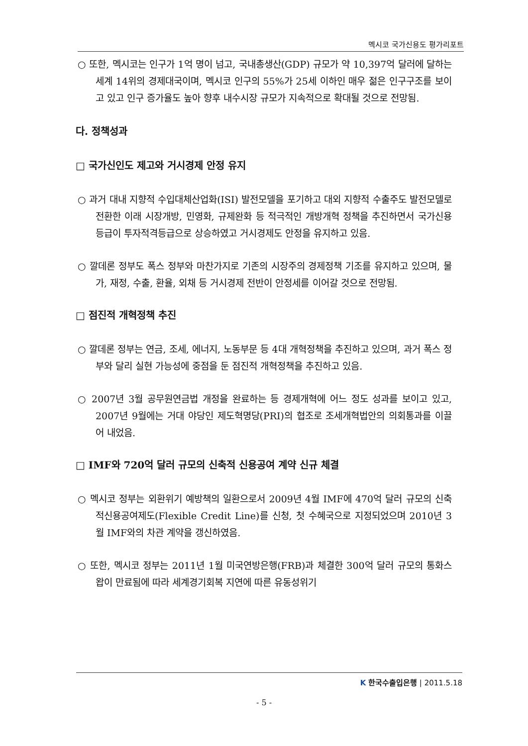멕시코 국가신용도 평가리포트
○ 또한, 멕시코는 인구가 1억 명이 넘고, 국내총생산(GDP) 규모가 약 10,397억 달러에 달하는 세계 14위의 경제대국이며, 멕시코 인구의 55%가 25세 이하인 매우 젊은 인구구조를 보이고 있고 인구 증가율도 높아 향후 내수시장 규모가 지속적으로 확대될 것으로 전망됨.
다. 정책성과
□ 국가신인도 제고와 거시경제 안정 유지
○ 과거 대내 지향적 수입대체산업화(ISI) 발전모델을 포기하고 대외 지향적 수출주도 발전모델로 전환한 이래 시장개방, 민영화, 규제완화 등 적극적인 개방개혁 정책을 추진하면서 국가신용등급이 투자적격등급으로 상승하였고 거시경제도 안정을 유지하고 있음.
○ 깔데론 정부도 폭스 정부와 마찬가지로 기존의 시장주의 경제정책 기조를 유지하고 있으며, 물가, 재정, 수출, 환율, 외채 등 거시경제 전반이 안정세를 이어갈 것으로 전망됨.
□ 점진적 개혁정책 추진
○ 깔데론 정부는 연금, 조세, 에너지, 노동부문 등 4대 개혁정책을 추진하고 있으며, 과거 폭스 정부와 달리 실현 가능성에 중점을 둔 점진적 개혁정책을 추진하고 있음.
○ 2007년 3월 공무원연금법 개정을 완료하는 등 경제개혁에 어느 정도 성과를 보이고 있고, 2007년 9월에는 거대 야당인 제도혁명당(PRI)의 협조로 조세개혁법안의 의회통과를 이끌어 내었음.
□ IMF와 720억 달러 규모의 신축적 신용공여 계약 신규 체결
○ 멕시코 정부는 외환위기 예방책의 일환으로서 2009년 4월 IMF에 470억 달러 규모의 신축적신용공여제도(Flexible Credit Line)를 신청, 첫 수혜국으로 지정되었으며 2010년 3월 IMF와의 차관 계약을 갱신하였음.
○ 또한, 멕시코 정부는 2011년 1월 미국연방은행(FRB)과 체결한 300억 달러 규모의 통화스왑이 만료됨에 따라 세계경기회복 지연에 따른 유동성위기
K 한국수출입은행 | 2011.5.18
- 5 -